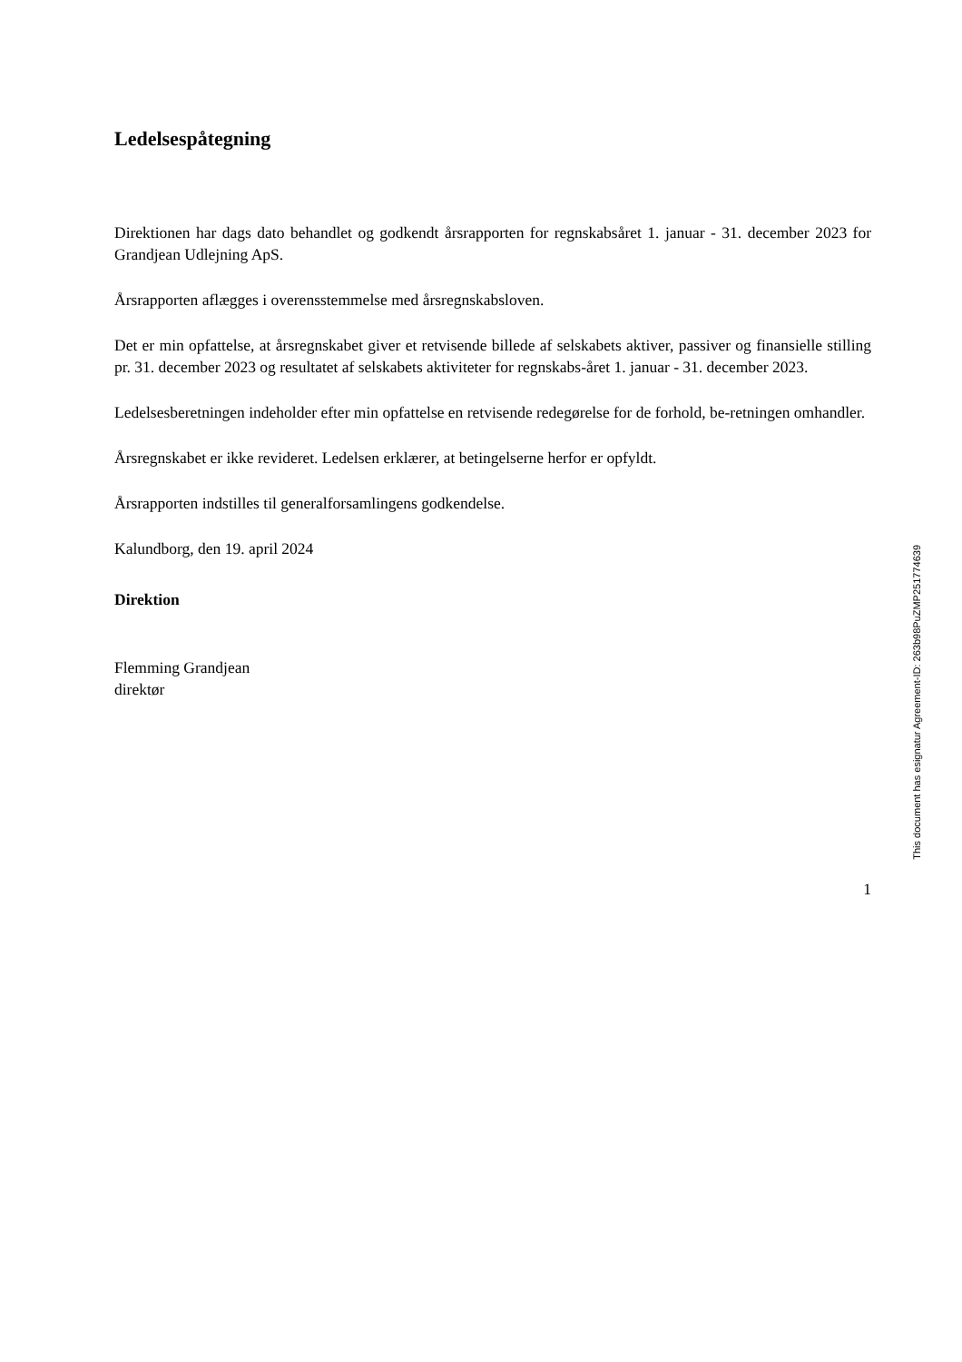Ledelsespåtegning
Direktionen har dags dato behandlet og godkendt årsrapporten for regnskabsåret 1. januar - 31. december 2023 for Grandjean Udlejning ApS.
Årsrapporten aflægges i overensstemmelse med årsregnskabsloven.
Det er min opfattelse, at årsregnskabet giver et retvisende billede af selskabets aktiver, passiver og finansielle stilling pr. 31. december 2023 og resultatet af selskabets aktiviteter for regnskabs-året 1. januar - 31. december 2023.
Ledelsesberetningen indeholder efter min opfattelse en retvisende redegørelse for de forhold, be-retningen omhandler.
Årsregnskabet er ikke revideret. Ledelsen erklærer, at betingelserne herfor er opfyldt.
Årsrapporten indstilles til generalforsamlingens godkendelse.
Kalundborg, den 19. april 2024
Direktion
Flemming Grandjean
direktør
This document has esignatur Agreement-ID: 263b98PuZMP251774639
1